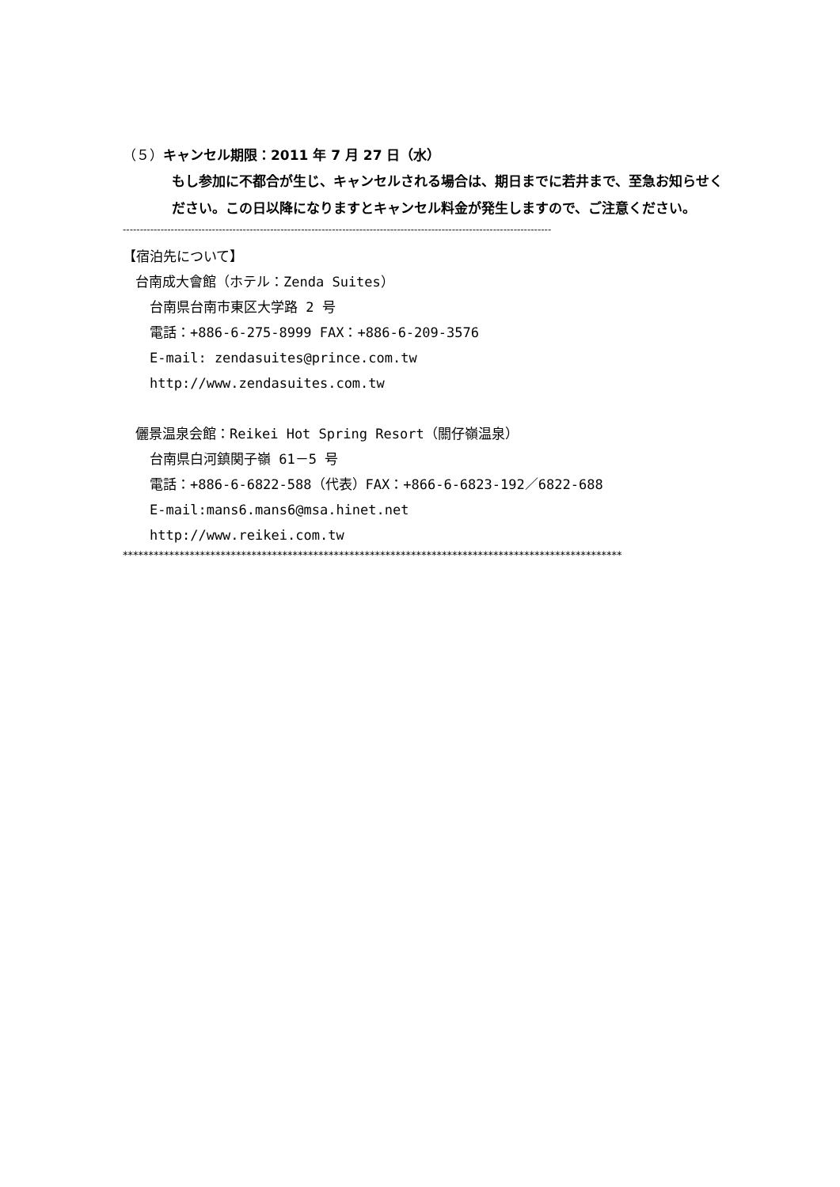（５）キャンセル期限：2011 年 7 月 27 日（水）
もし参加に不都合が生じ、キャンセルされる場合は、期日までに若井まで、至急お知らせください。この日以降になりますとキャンセル料金が発生しますので、ご注意ください。
-----------------------------------------------------------------------------------------------------------------------------
【宿泊先について】
台南成大會館（ホテル：Zenda Suites）
台南県台南市東区大学路 2 号
電話：+886-6-275-8999 FAX：+886-6-209-3576
E-mail: zendasuites@prince.com.tw
http://www.zendasuites.com.tw
儷景温泉会館：Reikei Hot Spring Resort（關仔嶺温泉）
台南県白河鎮関子嶺 61－5 号
電話：+886-6-6822-588（代表）FAX：+866-6-6823-192／6822-688
E-mail:mans6.mans6@msa.hinet.net
http://www.reikei.com.tw
*************************************************************************************************